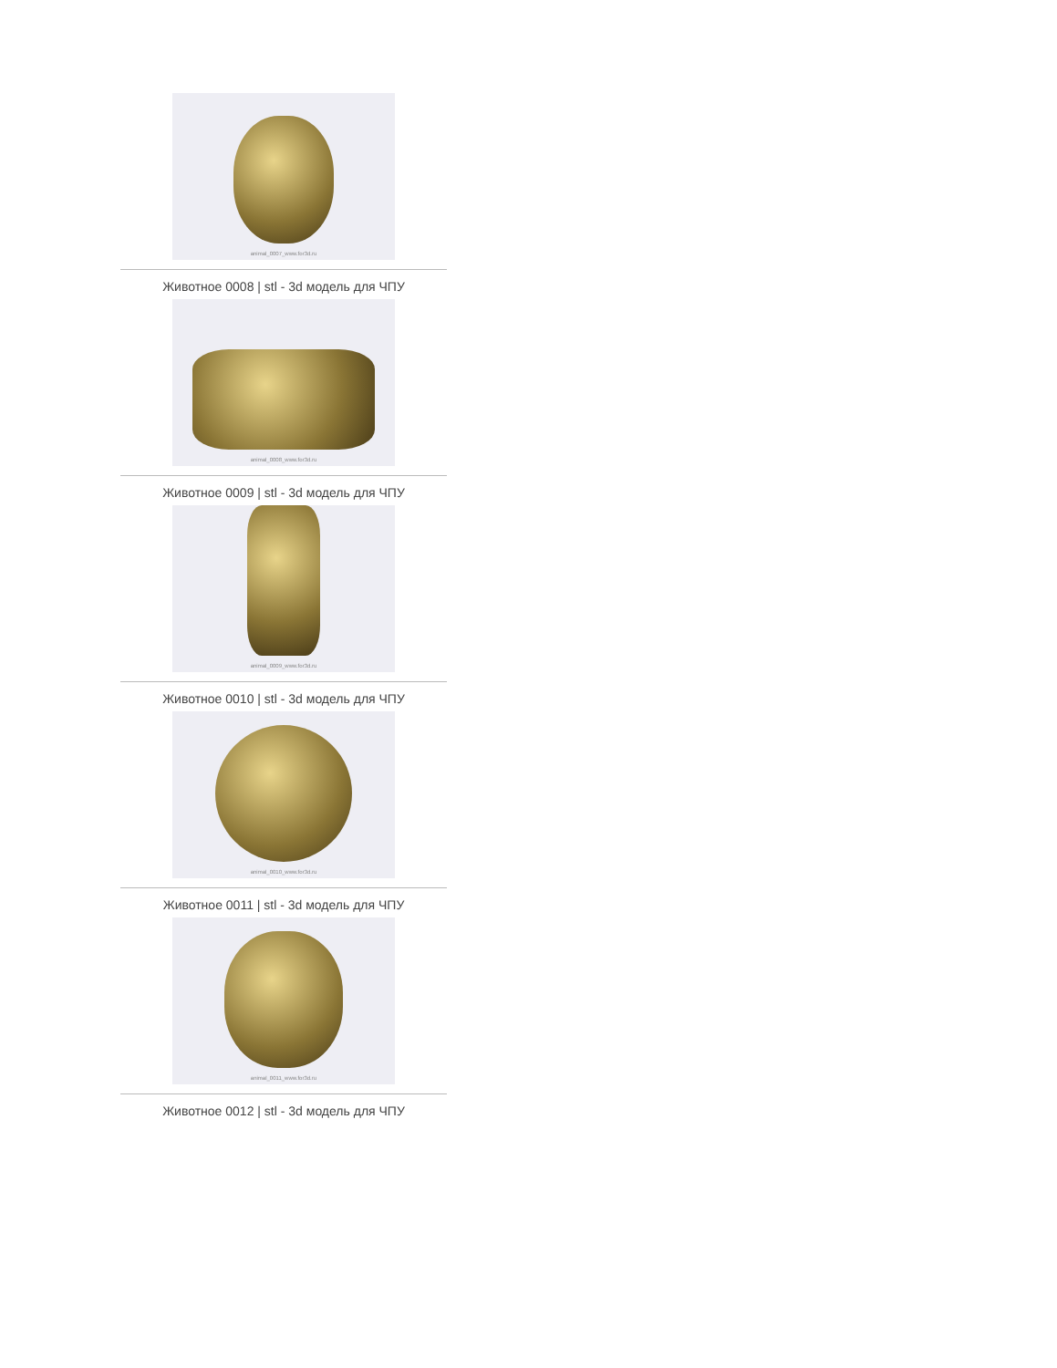animal_0007_www.for3d.ru
Животное 0008 | stl - 3d модель для ЧПУ
animal_0008_www.for3d.ru
Животное 0009 | stl - 3d модель для ЧПУ
animal_0009_www.for3d.ru
Животное 0010 | stl - 3d модель для ЧПУ
animal_0010_www.for3d.ru
Животное 0011 | stl - 3d модель для ЧПУ
animal_0011_www.for3d.ru
Животное 0012 | stl - 3d модель для ЧПУ